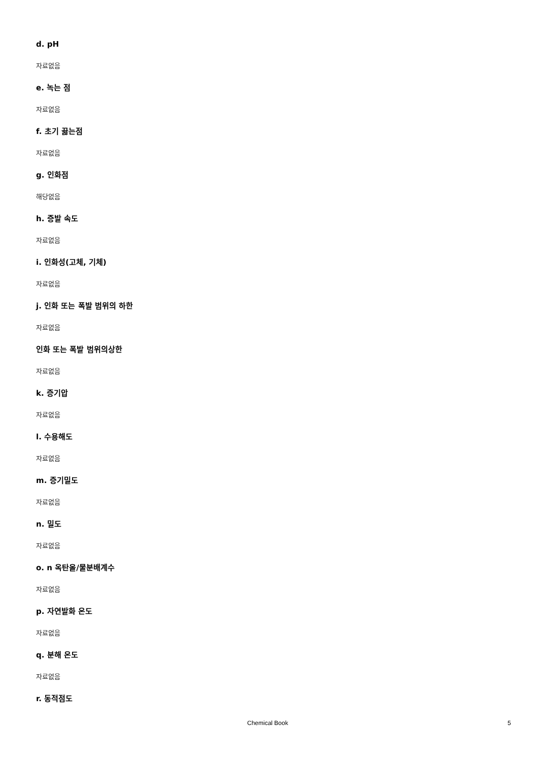d. pH
자료없음
e. 녹는 점
자료없음
f. 초기 끓는점
자료없음
g. 인화점
해당없음
h. 증발 속도
자료없음
i. 인화성(고체, 기체)
자료없음
j. 인화 또는 폭발 범위의 하한
자료없음
인화 또는 폭발 범위의상한
자료없음
k. 증기압
자료없음
l. 수용해도
자료없음
m. 증기밀도
자료없음
n. 밀도
자료없음
o. n 옥탄올/물분배계수
자료없음
p. 자연발화 온도
자료없음
q. 분해 온도
자료없음
r. 동적점도
Chemical Book 5